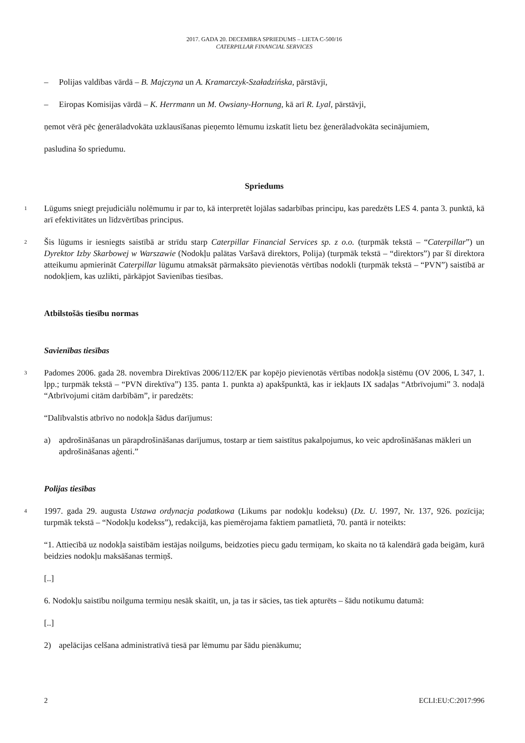2017. GADA 20. DECEMBRA SPRIEDUMS – LIETA C-500/16
CATERPILLAR FINANCIAL SERVICES
– Polijas valdības vārdā – B. Majczyna un A. Kramarczyk-Szaładzińska, pārstāvji,
– Eiropas Komisijas vārdā – K. Herrmann un M. Owsiany-Hornung, kā arī R. Lyal, pārstāvji,
ņemot vērā pēc ģenerāladvokāta uzklausīšanas pieņemto lēmumu izskatīt lietu bez ģenerāladvokāta secinājumiem,
pasludina šo spriedumu.
Spriedums
1
Lūgums sniegt prejudiciālu nolēmumu ir par to, kā interpretēt lojālas sadarbības principu, kas paredzēts LES 4. panta 3. punktā, kā arī efektivitātes un līdzvērtības principus.
2
Šis lūgums ir iesniegts saistībā ar strīdu starp Caterpillar Financial Services sp. z o.o. (turpmāk tekstā – “Caterpillar”) un Dyrektor Izby Skarbowej w Warszawie (Nodokļu palātas Varšavā direktors, Polija) (turpmāk tekstā – “direktors”) par šī direktora atteikumu apmierināt Caterpillar lūgumu atmaksāt pārmaksāto pievienotās vērtības nodokli (turpmāk tekstā – “PVN”) saistībā ar nodokļiem, kas uzlikti, pārkāpjot Savienības tiesības.
Atbilstošās tiesību normas
Savienības tiesības
3
Padomes 2006. gada 28. novembra Direktīvas 2006/112/EK par kopējo pievienotās vērtības nodokļa sistēmu (OV 2006, L 347, 1. lpp.; turpmāk tekstā – “PVN direktīva”) 135. panta 1. punkta a) apakšpunktā, kas ir iekļauts IX sadaļas “Atbrīvojumi” 3. nodaļā “Atbrīvojumi citām darbībām”, ir paredzēts:
“Dalībvalstis atbrīvo no nodokļa šādus darījumus:
a) apdrošināšanas un pārapdrošināšanas darījumus, tostarp ar tiem saistītus pakalpojumus, ko veic apdrošināšanas mākleri un apdrošināšanas aģenti.”
Polijas tiesības
4
1997. gada 29. augusta Ustawa ordynacja podatkowa (Likums par nodokļu kodeksu) (Dz. U. 1997, Nr. 137, 926. pozīcija; turpmāk tekstā – “Nodokļu kodekss”), redakcijā, kas piemērojama faktiem pamatlietā, 70. pantā ir noteikts:
“1. Attiecībā uz nodokļa saistībām iestājas noilgums, beidzoties piecu gadu termiņam, ko skaita no tā kalendārā gada beigām, kurā beidzies nodokļu maksāšanas termiņš.
[..]
6. Nodokļu saistību noilguma termiņu nesāk skaitīt, un, ja tas ir sācies, tas tiek apturēts – šādu notikumu datumā:
[..]
2) apelācijas celšana administratīvā tiesā par lēmumu par šādu pienākumu;
2 ECLI:EU:C:2017:996